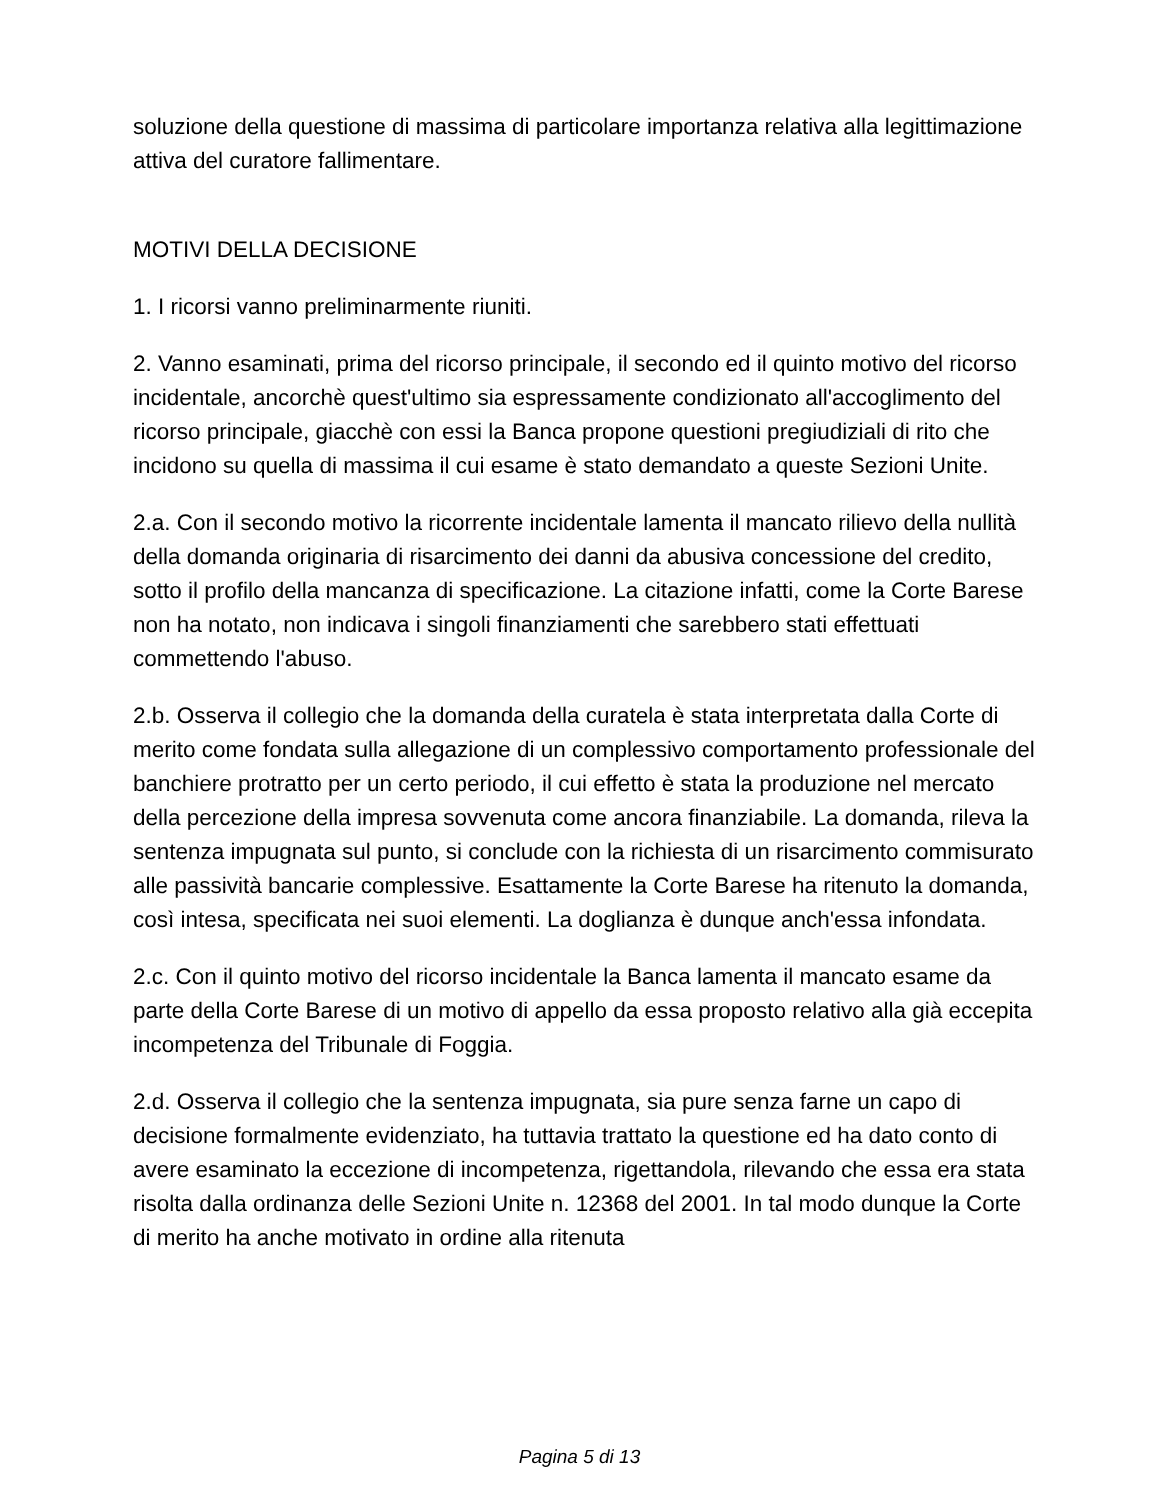soluzione della questione di massima di particolare importanza relativa alla legittimazione attiva del curatore fallimentare.
MOTIVI DELLA DECISIONE
1. I ricorsi vanno preliminarmente riuniti.
2. Vanno esaminati, prima del ricorso principale, il secondo ed il quinto motivo del ricorso incidentale, ancorchè quest'ultimo sia espressamente condizionato all'accoglimento del ricorso principale, giacchè con essi la Banca propone questioni pregiudiziali di rito che incidono su quella di massima il cui esame è stato demandato a queste Sezioni Unite.
2.a. Con il secondo motivo la ricorrente incidentale lamenta il mancato rilievo della nullità della domanda originaria di risarcimento dei danni da abusiva concessione del credito, sotto il profilo della mancanza di specificazione. La citazione infatti, come la Corte Barese non ha notato, non indicava i singoli finanziamenti che sarebbero stati effettuati commettendo l'abuso.
2.b. Osserva il collegio che la domanda della curatela è stata interpretata dalla Corte di merito come fondata sulla allegazione di un complessivo comportamento professionale del banchiere protratto per un certo periodo, il cui effetto è stata la produzione nel mercato della percezione della impresa sovvenuta come ancora finanziabile. La domanda, rileva la sentenza impugnata sul punto, si conclude con la richiesta di un risarcimento commisurato alle passività bancarie complessive. Esattamente la Corte Barese ha ritenuto la domanda, così intesa, specificata nei suoi elementi. La doglianza è dunque anch'essa infondata.
2.c. Con il quinto motivo del ricorso incidentale la Banca lamenta il mancato esame da parte della Corte Barese di un motivo di appello da essa proposto relativo alla già eccepita incompetenza del Tribunale di Foggia.
2.d. Osserva il collegio che la sentenza impugnata, sia pure senza farne un capo di decisione formalmente evidenziato, ha tuttavia trattato la questione ed ha dato conto di avere esaminato la eccezione di incompetenza, rigettandola, rilevando che essa era stata risolta dalla ordinanza delle Sezioni Unite n. 12368 del 2001. In tal modo dunque la Corte di merito ha anche motivato in ordine alla ritenuta
Pagina 5 di 13